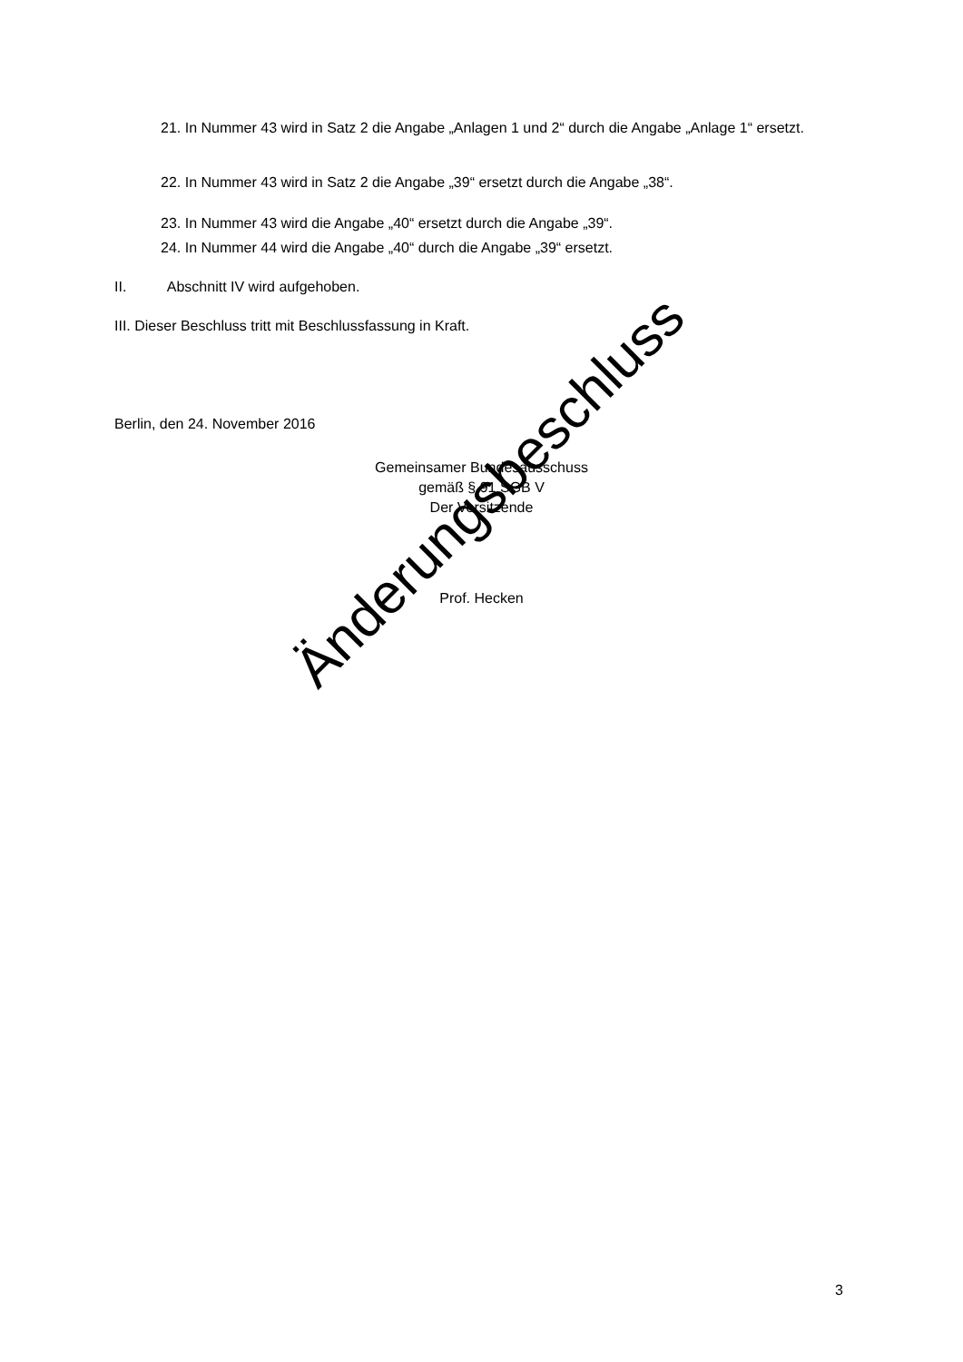21. In Nummer 43 wird in Satz 2 die Angabe „Anlagen 1 und 2“ durch die Angabe „Anlage 1“ ersetzt.
22. In Nummer 43 wird in Satz 2 die Angabe „39“ ersetzt durch die Angabe „38“.
23. In Nummer 43 wird die Angabe „40“ ersetzt durch die Angabe „39“.
24. In Nummer 44 wird die Angabe „40“ durch die Angabe „39“ ersetzt.
II. Abschnitt IV wird aufgehoben.
III. Dieser Beschluss tritt mit Beschlussfassung in Kraft.
Berlin, den 24. November 2016
Gemeinsamer Bundesausschuss
gemäß § 91 SGB V
Der Vorsitzende
Prof. Hecken
Änderungsbeschluss
3